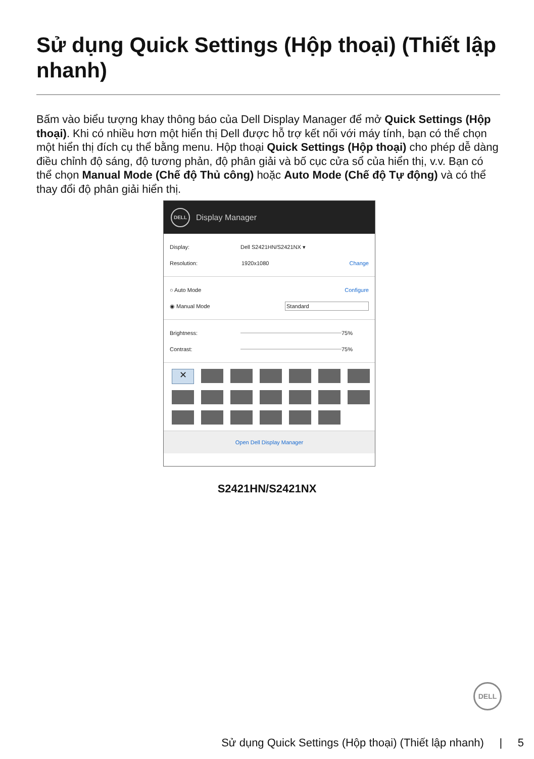Sử dụng Quick Settings (Hộp thoại) (Thiết lập nhanh)
Bấm vào biểu tượng khay thông báo của Dell Display Manager để mở Quick Settings (Hộp thoại). Khi có nhiều hơn một hiển thị Dell được hỗ trợ kết nối với máy tính, bạn có thể chọn một hiển thị đích cụ thể bằng menu. Hộp thoại Quick Settings (Hộp thoại) cho phép dễ dàng điều chỉnh độ sáng, độ tương phản, độ phân giải và bố cục cửa sổ của hiển thị, v.v. Bạn có thể chọn Manual Mode (Chế độ Thủ công) hoặc Auto Mode (Chế độ Tự động) và có thể thay đổi độ phân giải hiển thị.
DELL
Display Manager
Display: Dell S2421HN/S2421NX ▾
Resolution: 1920x1080 Change
○ Auto Mode Configure
◉ Manual Mode Standard
Brightness: 75%
Contrast: 75%
✕
Open Dell Display Manager
S2421HN/S2421NX
DELL
Sử dụng Quick Settings (Hộp thoại) (Thiết lập nhanh) | 5